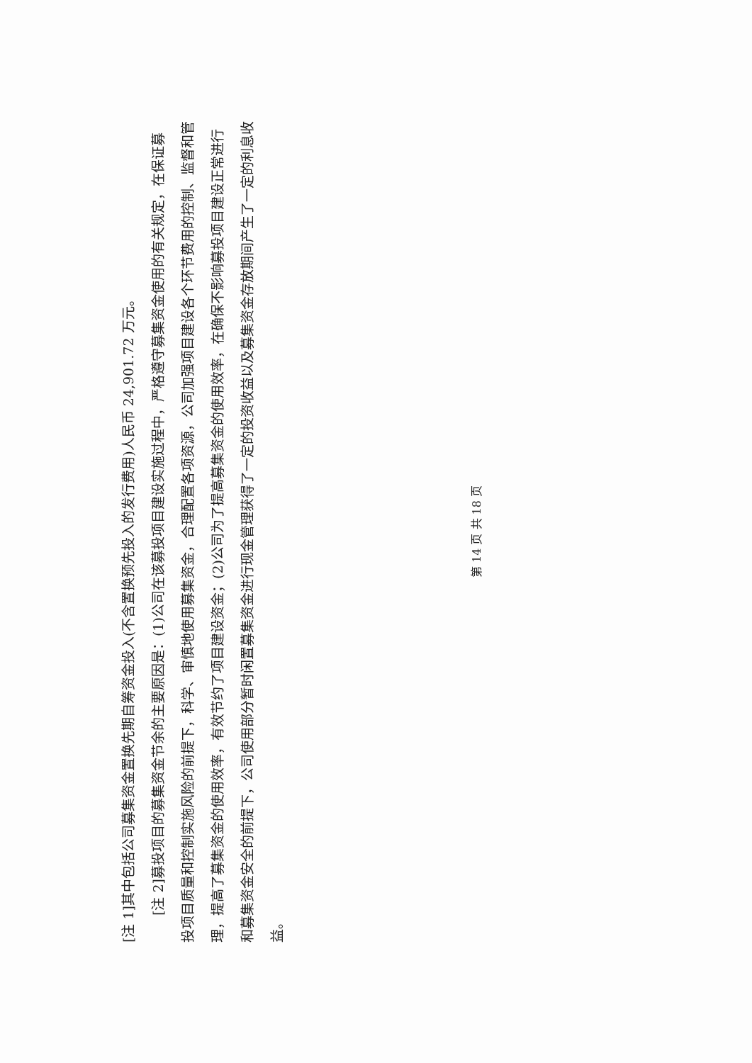[注 1]其中包括公司募集资金置换先期自筹资金投入(不含置换预先投入的发行费用)人民币 24,901.72 万元。
[注 2]募投项目的募集资金节余的主要原因是：(1)公司在该募投项目建设实施过程中，严格遵守募集资金使用的有关规定，在保证募投项目质量和控制实施风险的前提下，科学、审慎地使用募集资金，合理配置各项资源，公司加强项目建设各个环节费用的控制、监督和管理，提高了募集资金的使用效率，有效节约了项目建设资金；(2)公司为了提高募集资金的使用效率，在确保不影响募投项目建设正常进行和募集资金安全的前提下，公司使用部分暂时闲置募集资金进行现金管理获得了一定的投资收益以及募集资金存放期间产生了一定的利息收益。
第 14 页 共 18 页